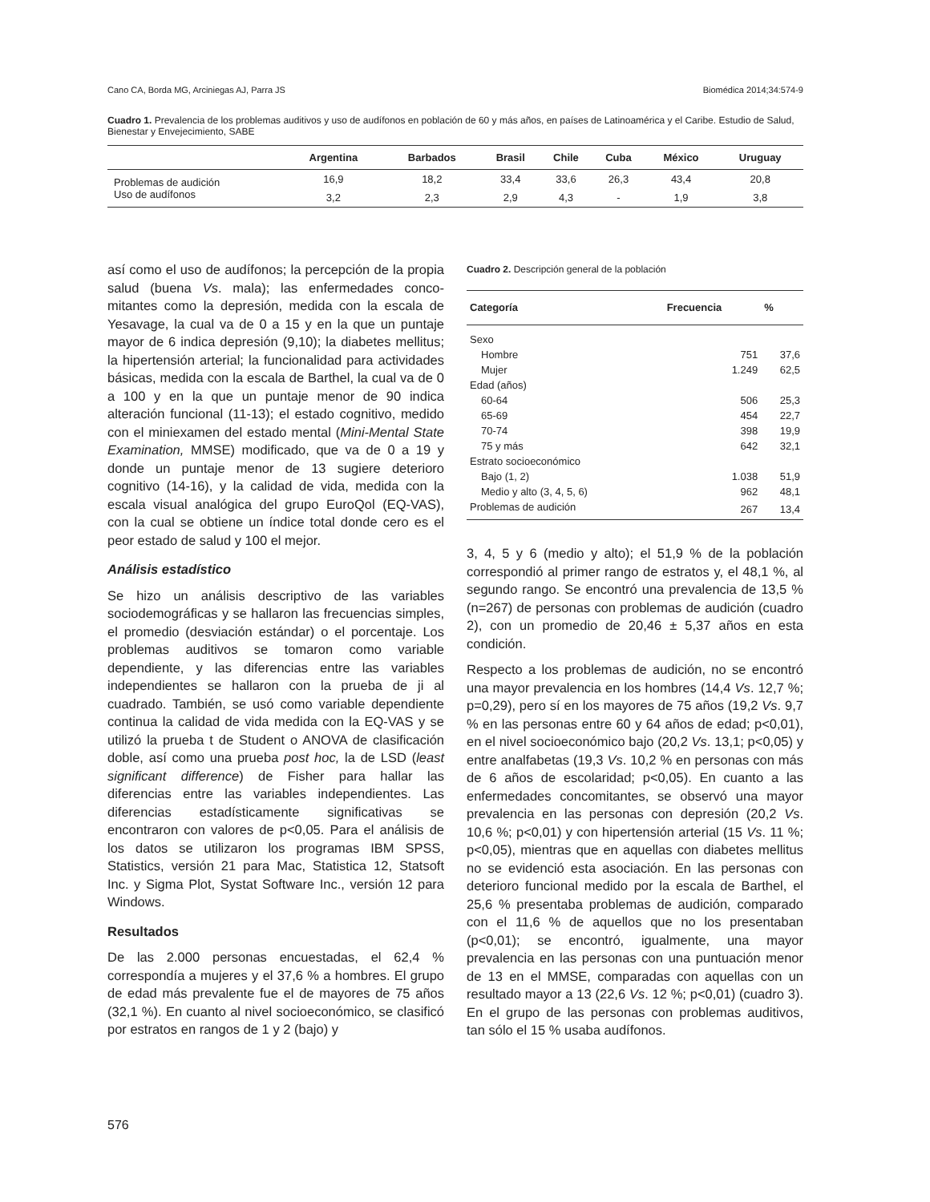Cano CA, Borda MG, Arciniegas AJ, Parra JS Biomédica 2014;34:574-9
Cuadro 1. Prevalencia de los problemas auditivos y uso de audífonos en población de 60 y más años, en países de Latinoamérica y el Caribe. Estudio de Salud, Bienestar y Envejecimiento, SABE
| | Argentina | Barbados | Brasil | Chile | Cuba | México | Uruguay |
| --- | --- | --- | --- | --- | --- | --- | --- |
| Problemas de audición | 16,9 | 18,2 | 33,4 | 33,6 | 26,3 | 43,4 | 20,8 |
| Uso de audífonos | 3,2 | 2,3 | 2,9 | 4,3 | - | 1,9 | 3,8 |
así como el uso de audífonos; la percepción de la propia salud (buena Vs. mala); las enfermedades conco-mitantes como la depresión, medida con la escala de Yesavage, la cual va de 0 a 15 y en la que un puntaje mayor de 6 indica depresión (9,10); la diabetes mellitus; la hipertensión arterial; la funcionalidad para actividades básicas, medida con la escala de Barthel, la cual va de 0 a 100 y en la que un puntaje menor de 90 indica alteración funcional (11-13); el estado cognitivo, medido con el miniexamen del estado mental (Mini-Mental State Examination, MMSE) modificado, que va de 0 a 19 y donde un puntaje menor de 13 sugiere deterioro cognitivo (14-16), y la calidad de vida, medida con la escala visual analógica del grupo EuroQol (EQ-VAS), con la cual se obtiene un índice total donde cero es el peor estado de salud y 100 el mejor.
Análisis estadístico
Se hizo un análisis descriptivo de las variables sociodemográficas y se hallaron las frecuencias simples, el promedio (desviación estándar) o el porcentaje. Los problemas auditivos se tomaron como variable dependiente, y las diferencias entre las variables independientes se hallaron con la prueba de ji al cuadrado. También, se usó como variable dependiente continua la calidad de vida medida con la EQ-VAS y se utilizó la prueba t de Student o ANOVA de clasificación doble, así como una prueba post hoc, la de LSD (least significant difference) de Fisher para hallar las diferencias entre las variables independientes. Las diferencias estadísticamente significativas se encontraron con valores de p<0,05. Para el análisis de los datos se utilizaron los programas IBM SPSS, Statistics, versión 21 para Mac, Statistica 12, Statsoft Inc. y Sigma Plot, Systat Software Inc., versión 12 para Windows.
Resultados
De las 2.000 personas encuestadas, el 62,4 % correspondía a mujeres y el 37,6 % a hombres. El grupo de edad más prevalente fue el de mayores de 75 años (32,1 %). En cuanto al nivel socioeconómico, se clasificó por estratos en rangos de 1 y 2 (bajo) y
Cuadro 2. Descripción general de la población
| Categoría | Frecuencia | % |
| --- | --- | --- |
| Sexo | | |
| Hombre | 751 | 37,6 |
| Mujer | 1.249 | 62,5 |
| Edad (años) | | |
| 60-64 | 506 | 25,3 |
| 65-69 | 454 | 22,7 |
| 70-74 | 398 | 19,9 |
| 75 y más | 642 | 32,1 |
| Estrato socioeconómico | | |
| Bajo (1, 2) | 1.038 | 51,9 |
| Medio y alto (3, 4, 5, 6) | 962 | 48,1 |
| Problemas de audición | 267 | 13,4 |
3, 4, 5 y 6 (medio y alto); el 51,9 % de la población correspondió al primer rango de estratos y, el 48,1 %, al segundo rango. Se encontró una prevalencia de 13,5 % (n=267) de personas con problemas de audición (cuadro 2), con un promedio de 20,46 ± 5,37 años en esta condición.
Respecto a los problemas de audición, no se encontró una mayor prevalencia en los hombres (14,4 Vs. 12,7 %; p=0,29), pero sí en los mayores de 75 años (19,2 Vs. 9,7 % en las personas entre 60 y 64 años de edad; p<0,01), en el nivel socioeconómico bajo (20,2 Vs. 13,1; p<0,05) y entre analfabetas (19,3 Vs. 10,2 % en personas con más de 6 años de escolaridad; p<0,05). En cuanto a las enfermedades concomitantes, se observó una mayor prevalencia en las personas con depresión (20,2 Vs. 10,6 %; p<0,01) y con hipertensión arterial (15 Vs. 11 %; p<0,05), mientras que en aquellas con diabetes mellitus no se evidenció esta asociación. En las personas con deterioro funcional medido por la escala de Barthel, el 25,6 % presentaba problemas de audición, comparado con el 11,6 % de aquellos que no los presentaban (p<0,01); se encontró, igualmente, una mayor prevalencia en las personas con una puntuación menor de 13 en el MMSE, comparadas con aquellas con un resultado mayor a 13 (22,6 Vs. 12 %; p<0,01) (cuadro 3). En el grupo de las personas con problemas auditivos, tan sólo el 15 % usaba audífonos.
576